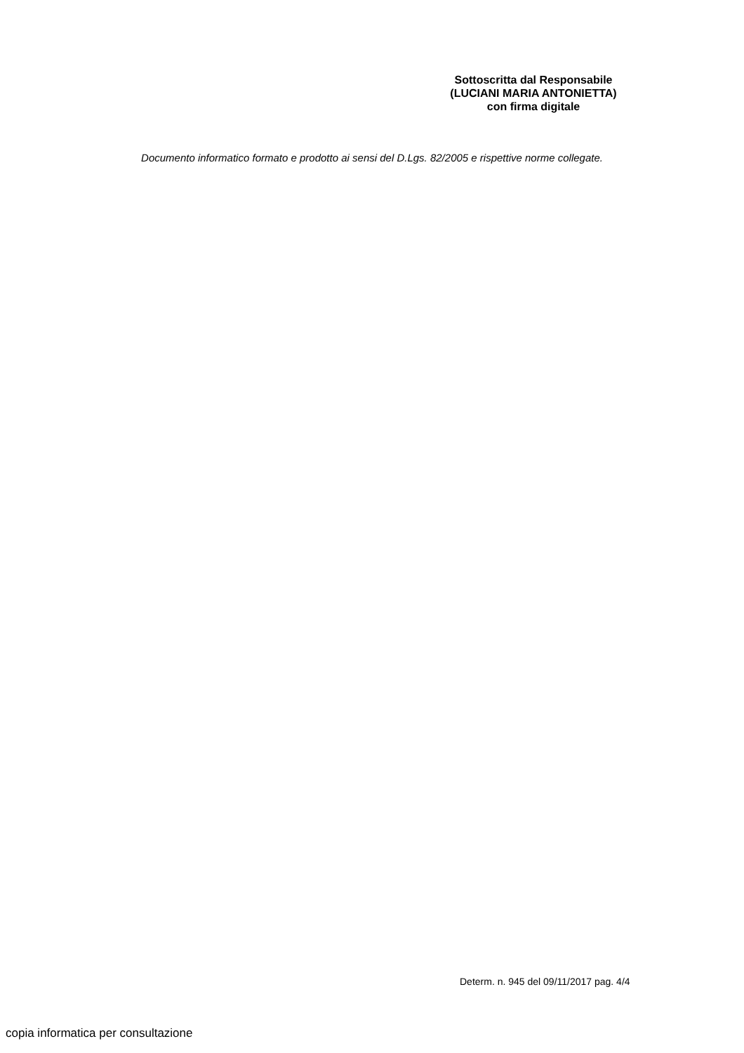Sottoscritta dal Responsabile
(LUCIANI MARIA ANTONIETTA)
con firma digitale
Documento informatico formato e prodotto ai sensi del D.Lgs. 82/2005 e rispettive norme collegate.
Determ. n. 945 del 09/11/2017 pag. 4/4
copia informatica per consultazione